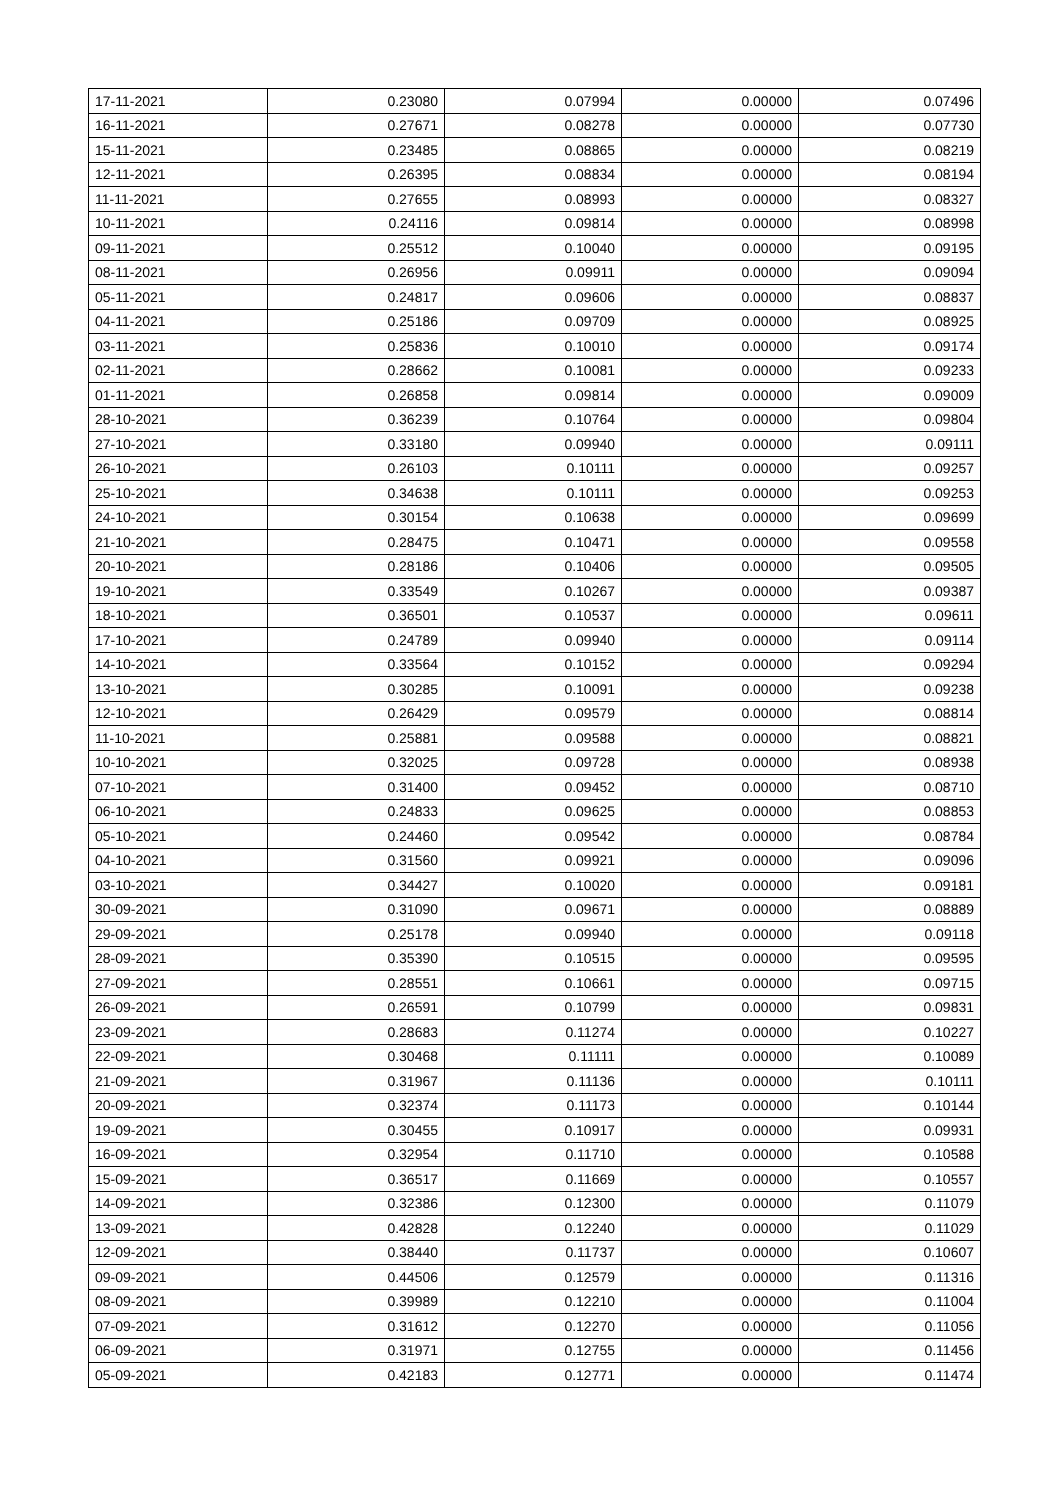| 17-11-2021 | 0.23080 | 0.07994 | 0.00000 | 0.07496 |
| 16-11-2021 | 0.27671 | 0.08278 | 0.00000 | 0.07730 |
| 15-11-2021 | 0.23485 | 0.08865 | 0.00000 | 0.08219 |
| 12-11-2021 | 0.26395 | 0.08834 | 0.00000 | 0.08194 |
| 11-11-2021 | 0.27655 | 0.08993 | 0.00000 | 0.08327 |
| 10-11-2021 | 0.24116 | 0.09814 | 0.00000 | 0.08998 |
| 09-11-2021 | 0.25512 | 0.10040 | 0.00000 | 0.09195 |
| 08-11-2021 | 0.26956 | 0.09911 | 0.00000 | 0.09094 |
| 05-11-2021 | 0.24817 | 0.09606 | 0.00000 | 0.08837 |
| 04-11-2021 | 0.25186 | 0.09709 | 0.00000 | 0.08925 |
| 03-11-2021 | 0.25836 | 0.10010 | 0.00000 | 0.09174 |
| 02-11-2021 | 0.28662 | 0.10081 | 0.00000 | 0.09233 |
| 01-11-2021 | 0.26858 | 0.09814 | 0.00000 | 0.09009 |
| 28-10-2021 | 0.36239 | 0.10764 | 0.00000 | 0.09804 |
| 27-10-2021 | 0.33180 | 0.09940 | 0.00000 | 0.09111 |
| 26-10-2021 | 0.26103 | 0.10111 | 0.00000 | 0.09257 |
| 25-10-2021 | 0.34638 | 0.10111 | 0.00000 | 0.09253 |
| 24-10-2021 | 0.30154 | 0.10638 | 0.00000 | 0.09699 |
| 21-10-2021 | 0.28475 | 0.10471 | 0.00000 | 0.09558 |
| 20-10-2021 | 0.28186 | 0.10406 | 0.00000 | 0.09505 |
| 19-10-2021 | 0.33549 | 0.10267 | 0.00000 | 0.09387 |
| 18-10-2021 | 0.36501 | 0.10537 | 0.00000 | 0.09611 |
| 17-10-2021 | 0.24789 | 0.09940 | 0.00000 | 0.09114 |
| 14-10-2021 | 0.33564 | 0.10152 | 0.00000 | 0.09294 |
| 13-10-2021 | 0.30285 | 0.10091 | 0.00000 | 0.09238 |
| 12-10-2021 | 0.26429 | 0.09579 | 0.00000 | 0.08814 |
| 11-10-2021 | 0.25881 | 0.09588 | 0.00000 | 0.08821 |
| 10-10-2021 | 0.32025 | 0.09728 | 0.00000 | 0.08938 |
| 07-10-2021 | 0.31400 | 0.09452 | 0.00000 | 0.08710 |
| 06-10-2021 | 0.24833 | 0.09625 | 0.00000 | 0.08853 |
| 05-10-2021 | 0.24460 | 0.09542 | 0.00000 | 0.08784 |
| 04-10-2021 | 0.31560 | 0.09921 | 0.00000 | 0.09096 |
| 03-10-2021 | 0.34427 | 0.10020 | 0.00000 | 0.09181 |
| 30-09-2021 | 0.31090 | 0.09671 | 0.00000 | 0.08889 |
| 29-09-2021 | 0.25178 | 0.09940 | 0.00000 | 0.09118 |
| 28-09-2021 | 0.35390 | 0.10515 | 0.00000 | 0.09595 |
| 27-09-2021 | 0.28551 | 0.10661 | 0.00000 | 0.09715 |
| 26-09-2021 | 0.26591 | 0.10799 | 0.00000 | 0.09831 |
| 23-09-2021 | 0.28683 | 0.11274 | 0.00000 | 0.10227 |
| 22-09-2021 | 0.30468 | 0.11111 | 0.00000 | 0.10089 |
| 21-09-2021 | 0.31967 | 0.11136 | 0.00000 | 0.10111 |
| 20-09-2021 | 0.32374 | 0.11173 | 0.00000 | 0.10144 |
| 19-09-2021 | 0.30455 | 0.10917 | 0.00000 | 0.09931 |
| 16-09-2021 | 0.32954 | 0.11710 | 0.00000 | 0.10588 |
| 15-09-2021 | 0.36517 | 0.11669 | 0.00000 | 0.10557 |
| 14-09-2021 | 0.32386 | 0.12300 | 0.00000 | 0.11079 |
| 13-09-2021 | 0.42828 | 0.12240 | 0.00000 | 0.11029 |
| 12-09-2021 | 0.38440 | 0.11737 | 0.00000 | 0.10607 |
| 09-09-2021 | 0.44506 | 0.12579 | 0.00000 | 0.11316 |
| 08-09-2021 | 0.39989 | 0.12210 | 0.00000 | 0.11004 |
| 07-09-2021 | 0.31612 | 0.12270 | 0.00000 | 0.11056 |
| 06-09-2021 | 0.31971 | 0.12755 | 0.00000 | 0.11456 |
| 05-09-2021 | 0.42183 | 0.12771 | 0.00000 | 0.11474 |